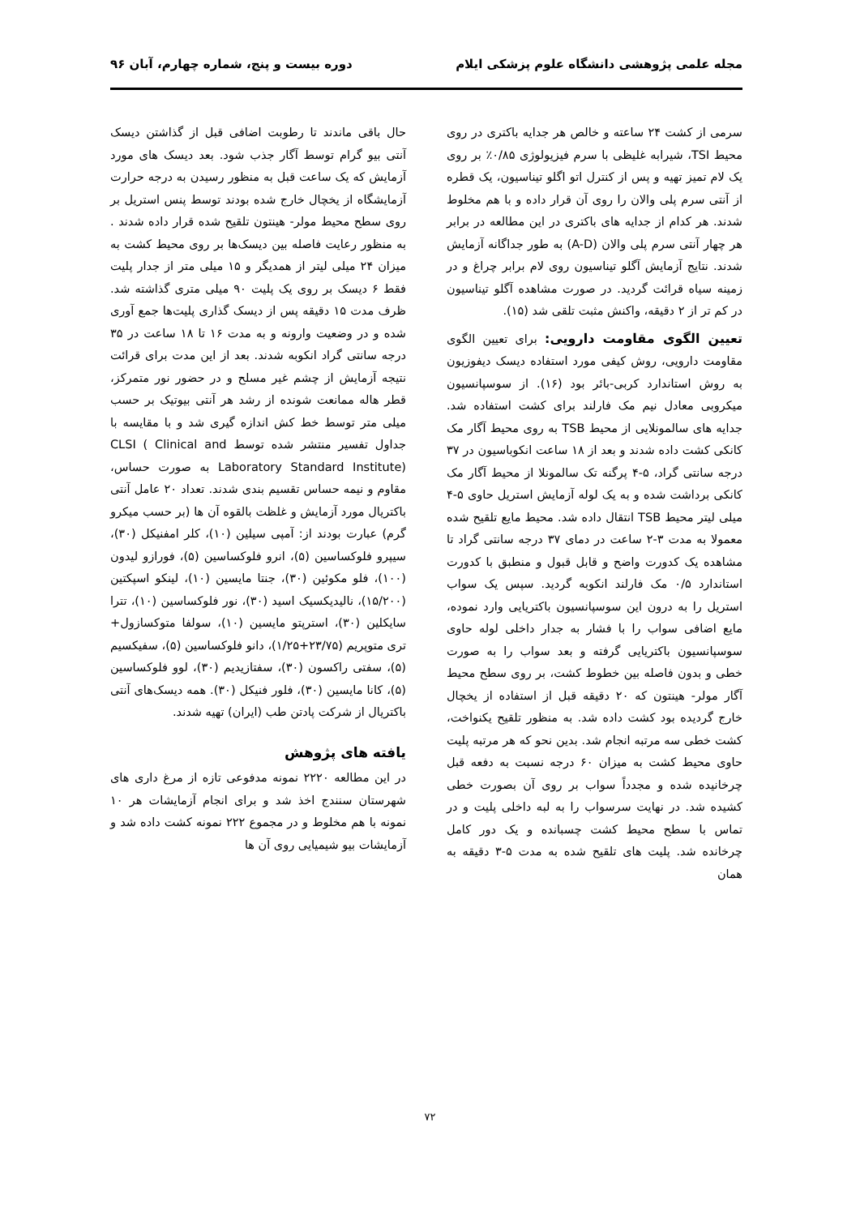مجله علمی پژوهشی دانشگاه علوم پزشکی ایلام دوره بیست و پنج، شماره چهارم، آبان ۹۶
سرمی از کشت ۲۴ ساعته و خالص هر جدایه باکتری در روی محیط TSI، شیرابه غلیظی با سرم فیزیولوژی ۰/۸۵٪ بر روی یک لام تمیز تهیه و پس از کنترل اتو اگلو تیناسیون، یک قطره از آنتی سرم پلی والان را روی آن قرار داده و با هم مخلوط شدند. هر کدام از جدایه های باکتری در این مطالعه در برابر هر چهار آنتی سرم پلی والان (A-D) به طور جداگانه آزمایش شدند. نتایج آزمایش آگلو تیناسیون روی لام برابر چراغ و در زمینه سیاه قرائت گردید. در صورت مشاهده آگلو تیناسیون در کم تر از ۲ دقیقه، واکنش مثبت تلقی شد (۱۵).
تعیین الگوی مقاومت دارویی: برای تعیین الگوی مقاومت دارویی، روش کیفی مورد استفاده دیسک دیفوزیون به روش استاندارد کربی-بائر بود (۱۶). از سوسپانسیون میکروبی معادل نیم مک فارلند برای کشت استفاده شد. جدایه های سالمونلایی از محیط TSB به روی محیط آگار مک کانکی کشت داده شدند و بعد از ۱۸ ساعت انکوباسیون در ۳۷ درجه سانتی گراد، ۵-۴ پرگنه تک سالمونلا از محیط آگار مک کانکی برداشت شده و به یک لوله آزمایش استریل حاوی ۵-۴ میلی لیتر محیط TSB انتقال داده شد. محیط مایع تلقیح شده معمولا به مدت ۳-۲ ساعت در دمای ۳۷ درجه سانتی گراد تا مشاهده یک کدورت واضح و قابل قبول و منطبق با کدورت استاندارد ۰/۵ مک فارلند انکوبه گردید. سپس یک سواب استریل را به درون این سوسپانسیون باکتریایی وارد نموده، مایع اضافی سواب را با فشار به جدار داخلی لوله حاوی سوسپانسیون باکتریایی گرفته و بعد سواب را به صورت خطی و بدون فاصله بین خطوط کشت، بر روی سطح محیط آگار مولر- هینتون که ۲۰ دقیقه قبل از استفاده از یخچال خارج گردیده بود کشت داده شد. به منظور تلقیح یکنواخت، کشت خطی سه مرتبه انجام شد. بدین نحو که هر مرتبه پلیت حاوی محیط کشت به میزان ۶۰ درجه نسبت به دفعه قبل چرخانیده شده و مجدداً سواب بر روی آن بصورت خطی کشیده شد. در نهایت سرسواب را به لبه داخلی پلیت و در تماس با سطح محیط کشت چسبانده و یک دور کامل چرخانده شد. پلیت های تلقیح شده به مدت ۵-۳ دقیقه به همان
حال باقی ماندند تا رطوبت اضافی قبل از گذاشتن دیسک آنتی بیو گرام توسط آگار جذب شود. بعد دیسک های مورد آزمایش که یک ساعت قبل به منظور رسیدن به درجه حرارت آزمایشگاه از یخچال خارج شده بودند توسط پنس استریل بر روی سطح محیط مولر- هینتون تلقیح شده قرار داده شدند . به منظور رعایت فاصله بین دیسک‌ها بر روی محیط کشت به میزان ۲۴ میلی لیتر از همدیگر و ۱۵ میلی متر از جدار پلیت فقط ۶ دیسک بر روی یک پلیت ۹۰ میلی متری گذاشته شد. ظرف مدت ۱۵ دقیقه پس از دیسک گذاری پلیت‌ها جمع آوری شده و در وضعیت وارونه و به مدت ۱۶ تا ۱۸ ساعت در ۳۵ درجه سانتی گراد انکوبه شدند. بعد از این مدت برای قرائت نتیجه آزمایش از چشم غیر مسلح و در حضور نور متمرکز، قطر هاله ممانعت شونده از رشد هر آنتی بیوتیک بر حسب میلی متر توسط خط کش اندازه گیری شد و با مقایسه با جداول تفسیر منتشر شده توسط CLSI ( Clinical and Laboratory Standard Institute) به صورت حساس، مقاوم و نیمه حساس تقسیم بندی شدند. تعداد ۲۰ عامل آنتی باکتریال مورد آزمایش و غلظت بالقوه آن ها (بر حسب میکرو گرم) عبارت بودند از: آمپی سیلین (۱۰)، کلر امفنیکل (۳۰)، سیپرو فلوکساسین (۵)، انرو فلوکساسین (۵)، فورازو لیدون (۱۰۰)، فلو مکوئین (۳۰)، جنتا مایسین (۱۰)، لینکو اسپکتین (۱۵/۲۰۰)، نالیدیکسیک اسید (۳۰)، نور فلوکساسین (۱۰)، تترا سایکلین (۳۰)، استرپتو مایسین (۱۰)، سولفا متوکسازول+ تری متوپریم (۲۳/۷۵+۱/۲۵)، دانو فلوکساسین (۵)، سفیکسیم (۵)، سفتی راکسون (۳۰)، سفتازیدیم (۳۰)، لوو فلوکساسین (۵)، کانا مایسین (۳۰)، فلور فنیکل (۳۰). همه دیسک‌های آنتی باکتریال از شرکت پادتن طب (ایران) تهیه شدند.
یافته های پژوهش
در این مطالعه ۲۲۲۰ نمونه مدفوعی تازه از مرغ داری های شهرستان سنندج اخذ شد و برای انجام آزمایشات هر ۱۰ نمونه با هم مخلوط و در مجموع ۲۲۲ نمونه کشت داده شد و آزمایشات بیو شیمیایی روی آن ها
۷۲